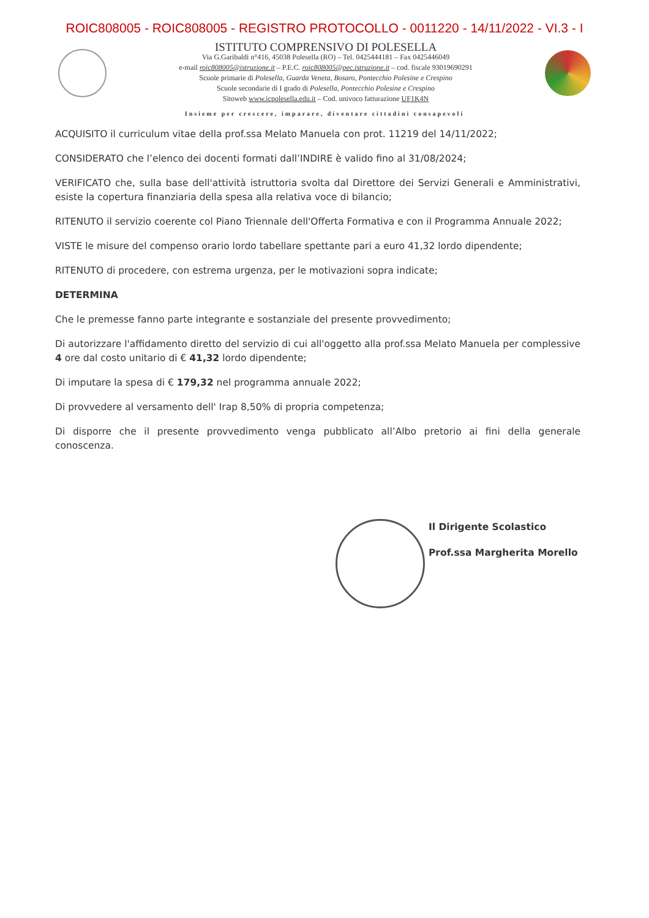ROIC808005 - ROIC808005 - REGISTRO PROTOCOLLO - 0011220 - 14/11/2022 - VI.3 - I
ISTITUTO COMPRENSIVO DI POLESELLA
Via G.Garibaldi n°416, 45038 Polesella (RO) – Tel. 0425444181 – Fax 0425446049
e-mail roic808005@istruzione.it – P.E.C. roic808005@pec.istruzione.it – cod. fiscale 93019690291
Scuole primarie di Polesella, Guarda Veneta, Bosaro, Pontecchio Polesine e Crespino
Scuole secondarie di I grado di Polesella, Pontecchio Polesine e Crespino
Sitoweb www.icpolesella.edu.it – Cod. univoco fatturazione UF1K4N
Insieme per crescere, imparare, diventare cittadini consapevoli
ACQUISITO il curriculum vitae della prof.ssa Melato Manuela con prot. 11219 del 14/11/2022;
CONSIDERATO che l’elenco dei docenti formati dall’INDIRE è valido fino al 31/08/2024;
VERIFICATO che, sulla base dell'attività istruttoria svolta dal Direttore dei Servizi Generali e Amministrativi, esiste la copertura finanziaria della spesa alla relativa voce di bilancio;
RITENUTO il servizio coerente col Piano Triennale dell'Offerta Formativa e con il Programma Annuale 2022;
VISTE le misure del compenso orario lordo tabellare spettante pari a euro 41,32 lordo dipendente;
RITENUTO di procedere, con estrema urgenza, per le motivazioni sopra indicate;
DETERMINA
Che le premesse fanno parte integrante e sostanziale del presente provvedimento;
Di autorizzare l'affidamento diretto del servizio di cui all'oggetto alla prof.ssa Melato Manuela per complessive 4 ore dal costo unitario di € 41,32 lordo dipendente;
Di imputare la spesa di € 179,32 nel programma annuale 2022;
Di provvedere al versamento dell' Irap 8,50% di propria competenza;
Di disporre che il presente provvedimento venga pubblicato all’Albo pretorio ai fini della generale conoscenza.
Il Dirigente Scolastico
Prof.ssa Margherita Morello